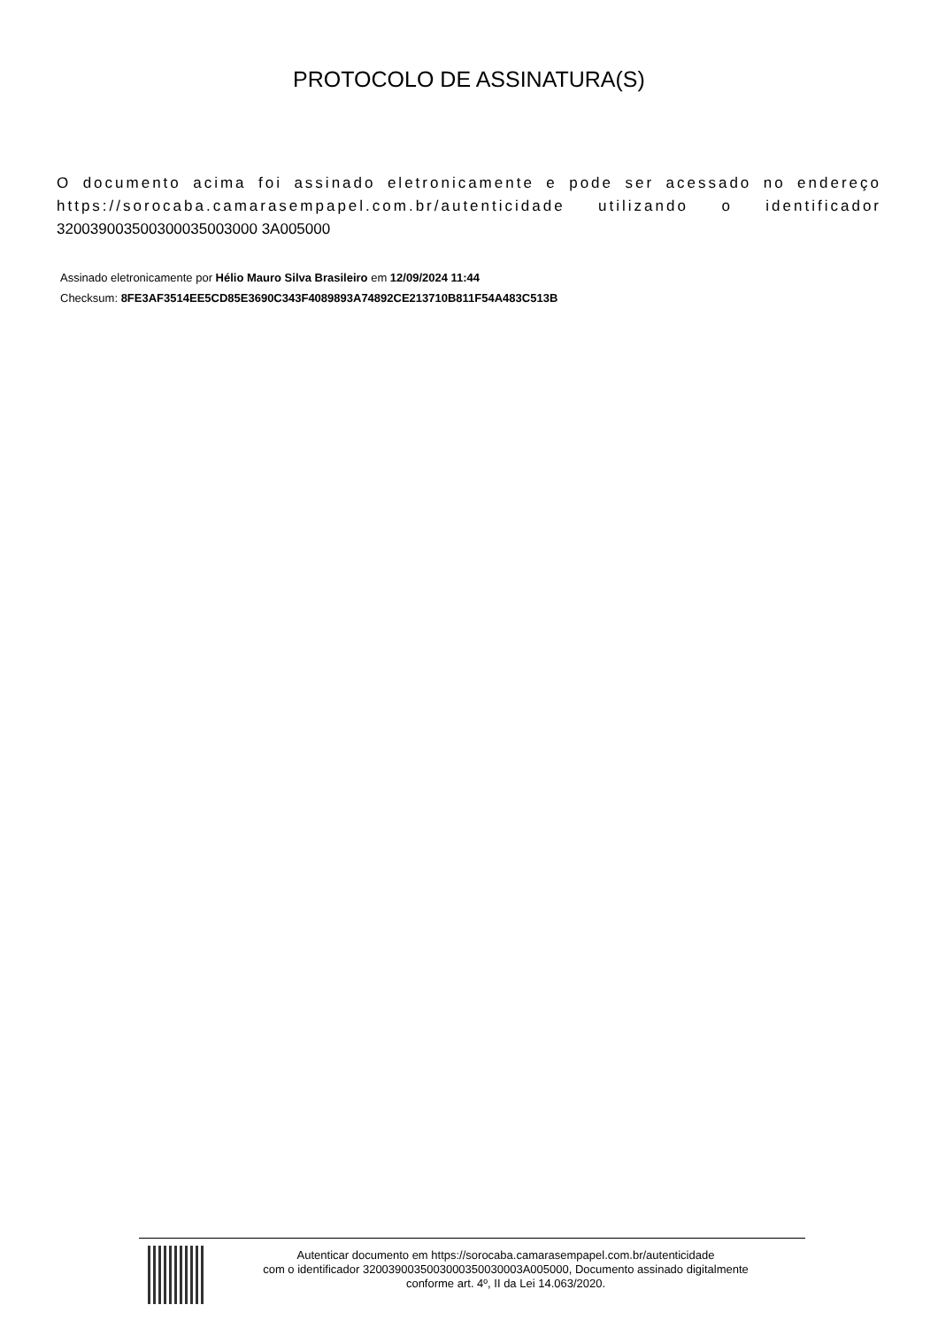PROTOCOLO DE ASSINATURA(S)
O documento acima foi assinado eletronicamente e pode ser acessado no endereço https://sorocaba.camarasempapel.com.br/autenticidade utilizando o identificador 320039003500300035003000 3A005000
Assinado eletronicamente por Hélio Mauro Silva Brasileiro em 12/09/2024 11:44
Checksum: 8FE3AF3514EE5CD85E3690C343F4089893A74892CE213710B811F54A483C513B
Autenticar documento em https://sorocaba.camarasempapel.com.br/autenticidade
com o identificador 3200390035003000350030003A005000, Documento assinado digitalmente
conforme art. 4º, II da Lei 14.063/2020.